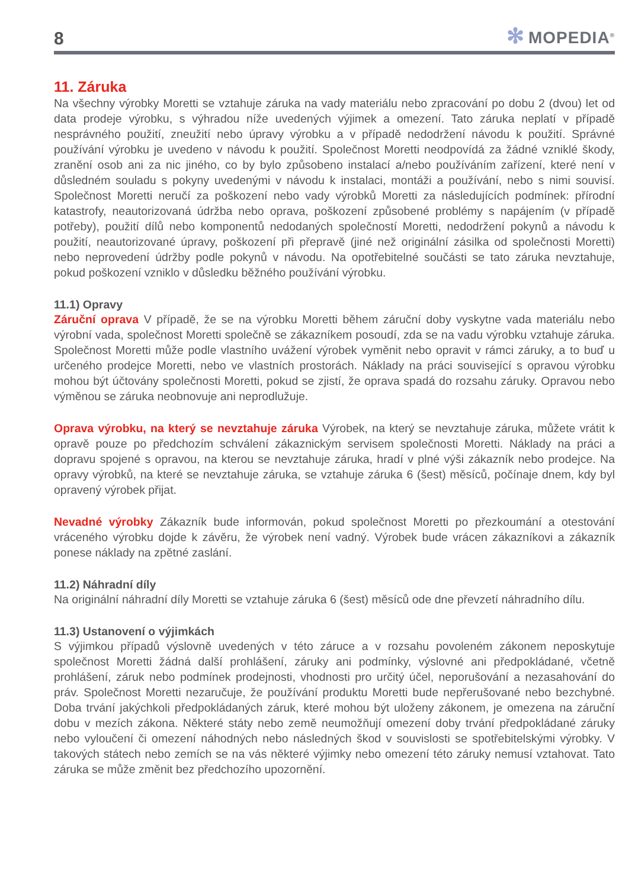8
✻ MOPEDIA<sup>®</sup>
11. Záruka
Na všechny výrobky Moretti se vztahuje záruka na vady materiálu nebo zpracování po dobu 2 (dvou) let od data prodeje výrobku, s výhradou níže uvedených výjimek a omezení. Tato záruka neplatí v případě nesprávného použití, zneužití nebo úpravy výrobku a v případě nedodržení návodu k použití. Správné používání výrobku je uvedeno v návodu k použití. Společnost Moretti neodpovídá za žádné vzniklé škody, zranění osob ani za nic jiného, co by bylo způsobeno instalací a/nebo používáním zařízení, které není v důsledném souladu s pokyny uvedenými v návodu k instalaci, montáži a používání, nebo s nimi souvisí. Společnost Moretti neručí za poškození nebo vady výrobků Moretti za následujících podmínek: přírodní katastrofy, neautorizovaná údržba nebo oprava, poškození způsobené problémy s napájením (v případě potřeby), použití dílů nebo komponentů nedodaných společností Moretti, nedodržení pokynů a návodu k použití, neautorizované úpravy, poškození při přepravě (jiné než originální zásilka od společnosti Moretti) nebo neprovedení údržby podle pokynů v návodu. Na opotřebitelné součásti se tato záruka nevztahuje, pokud poškození vzniklo v důsledku běžného používání výrobku.
11.1) Opravy
Záruční oprava V případě, že se na výrobku Moretti během záruční doby vyskytne vada materiálu nebo výrobní vada, společnost Moretti společně se zákazníkem posoudí, zda se na vadu výrobku vztahuje záruka. Společnost Moretti může podle vlastního uvážení výrobek vyměnit nebo opravit v rámci záruky, a to buď u určeného prodejce Moretti, nebo ve vlastních prostorách. Náklady na práci související s opravou výrobku mohou být účtovány společnosti Moretti, pokud se zjistí, že oprava spadá do rozsahu záruky. Opravou nebo výměnou se záruka neobnovuje ani neprodlužuje.
Oprava výrobku, na který se nevztahuje záruka Výrobek, na který se nevztahuje záruka, můžete vrátit k opravě pouze po předchozím schválení zákaznickým servisem společnosti Moretti. Náklady na práci a dopravu spojené s opravou, na kterou se nevztahuje záruka, hradí v plné výši zákazník nebo prodejce. Na opravy výrobků, na které se nevztahuje záruka, se vztahuje záruka 6 (šest) měsíců, počínaje dnem, kdy byl opravený výrobek přijat.
Nevadné výrobky Zákazník bude informován, pokud společnost Moretti po přezkoumání a otestování vráceného výrobku dojde k závěru, že výrobek není vadný. Výrobek bude vrácen zákazníkovi a zákazník ponese náklady na zpětné zaslání.
11.2) Náhradní díly
Na originální náhradní díly Moretti se vztahuje záruka 6 (šest) měsíců ode dne převzetí náhradního dílu.
11.3) Ustanovení o výjimkách
S výjimkou případů výslovně uvedených v této záruce a v rozsahu povoleném zákonem neposkytuje společnost Moretti žádná další prohlášení, záruky ani podmínky, výslovné ani předpokládané, včetně prohlášení, záruk nebo podmínek prodejnosti, vhodnosti pro určitý účel, neporušování a nezasahování do práv. Společnost Moretti nezaručuje, že používání produktu Moretti bude nepřerušované nebo bezchybné. Doba trvání jakýchkoli předpokládaných záruk, které mohou být uloženy zákonem, je omezena na záruční dobu v mezích zákona. Některé státy nebo země neumožňují omezení doby trvání předpokládané záruky nebo vyloučení či omezení náhodných nebo následných škod v souvislosti se spotřebitelskými výrobky. V takových státech nebo zemích se na vás některé výjimky nebo omezení této záruky nemusí vztahovat. Tato záruka se může změnit bez předchozího upozornění.